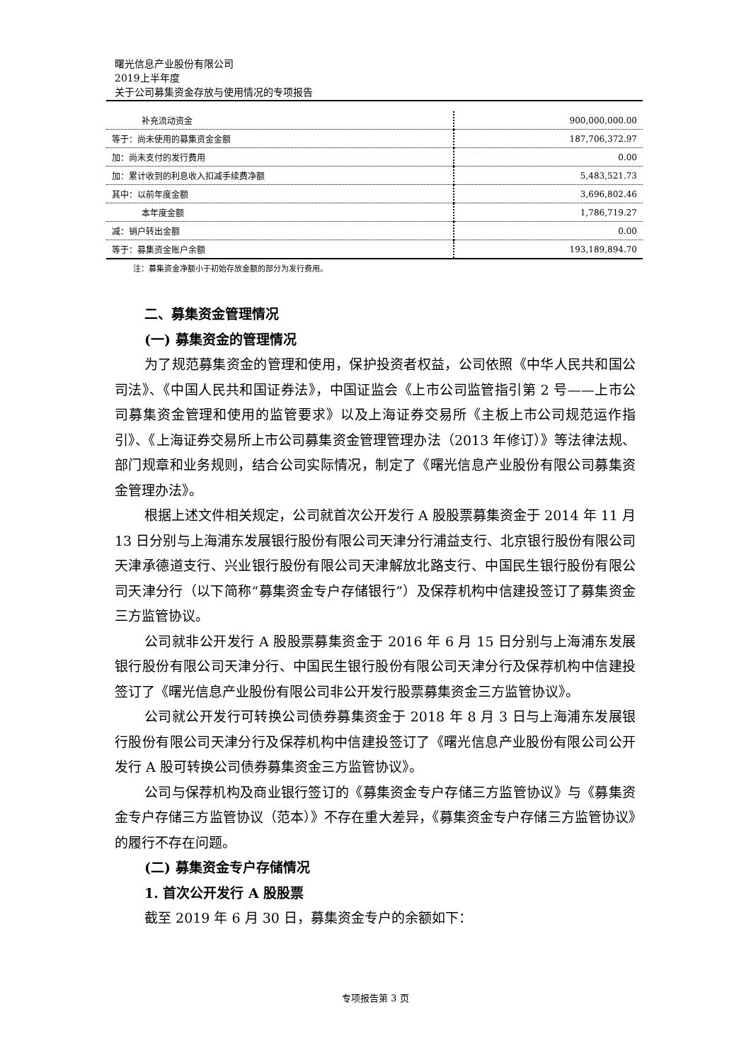曙光信息产业股份有限公司
2019上半年度
关于公司募集资金存放与使用情况的专项报告
| 补充流动资金 | 900,000,000.00 |
| 等于：尚未使用的募集资金金额 | 187,706,372.97 |
| 加：尚未支付的发行费用 | 0.00 |
| 加：累计收到的利息收入扣减手续费净额 | 5,483,521.73 |
| 其中：以前年度金额 | 3,696,802.46 |
| 本年度金额 | 1,786,719.27 |
| 减：销户转出金额 | 0.00 |
| 等于：募集资金账户余额 | 193,189,894.70 |
注：募集资金净额小于初始存放金额的部分为发行费用。
二、募集资金管理情况
(一) 募集资金的管理情况
为了规范募集资金的管理和使用，保护投资者权益，公司依照《中华人民共和国公司法》、《中国人民共和国证券法》，中国证监会《上市公司监管指引第 2 号——上市公司募集资金管理和使用的监管要求》以及上海证券交易所《主板上市公司规范运作指引》、《上海证券交易所上市公司募集资金管理管理办法（2013 年修订）》等法律法规、部门规章和业务规则，结合公司实际情况，制定了《曙光信息产业股份有限公司募集资金管理办法》。
根据上述文件相关规定，公司就首次公开发行 A 股股票募集资金于 2014 年 11 月 13 日分别与上海浦东发展银行股份有限公司天津分行浦益支行、北京银行股份有限公司天津承德道支行、兴业银行股份有限公司天津解放北路支行、中国民生银行股份有限公司天津分行（以下简称“募集资金专户存储银行”）及保荐机构中信建投签订了募集资金三方监管协议。
公司就非公开发行 A 股股票募集资金于 2016 年 6 月 15 日分别与上海浦东发展银行股份有限公司天津分行、中国民生银行股份有限公司天津分行及保荐机构中信建投签订了《曙光信息产业股份有限公司非公开发行股票募集资金三方监管协议》。
公司就公开发行可转换公司债券募集资金于 2018 年 8 月 3 日与上海浦东发展银行股份有限公司天津分行及保荐机构中信建投签订了《曙光信息产业股份有限公司公开发行 A 股可转换公司债券募集资金三方监管协议》。
公司与保荐机构及商业银行签订的《募集资金专户存储三方监管协议》与《募集资金专户存储三方监管协议（范本）》不存在重大差异，《募集资金专户存储三方监管协议》的履行不存在问题。
(二) 募集资金专户存储情况
1. 首次公开发行 A 股股票
截至 2019 年 6 月 30 日，募集资金专户的余额如下：
专项报告第 3 页